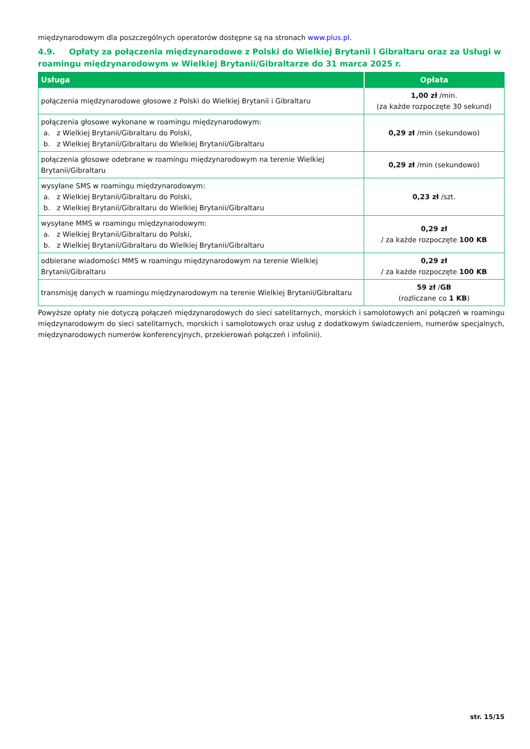międzynarodowym dla poszczególnych operatorów dostępne są na stronach www.plus.pl.
4.9. Opłaty za połączenia międzynarodowe z Polski do Wielkiej Brytanii i Gibraltaru oraz za Usługi w roamingu międzynarodowym w Wielkiej Brytanii/Gibraltarze do 31 marca 2025 r.
| Usługa | Opłata |
| --- | --- |
| połączenia międzynarodowe głosowe z Polski do Wielkiej Brytanii i Gibraltaru | 1,00 zł /min. (za każde rozpoczęte 30 sekund) |
| połączenia głosowe wykonane w roamingu międzynarodowym: a. z Wielkiej Brytanii/Gibraltaru do Polski, b. z Wielkiej Brytanii/Gibraltaru do Wielkiej Brytanii/Gibraltaru | 0,29 zł /min (sekundowo) |
| połączenia głosowe odebrane w roamingu międzynarodowym na terenie Wielkiej Brytanii/Gibraltaru | 0,29 zł /min (sekundowo) |
| wysyłane SMS w roamingu międzynarodowym: a. z Wielkiej Brytanii/Gibraltaru do Polski, b. z Wielkiej Brytanii/Gibraltaru do Wielkiej Brytanii/Gibraltaru | 0,23 zł /szt. |
| wysyłane MMS w roamingu międzynarodowym: a. z Wielkiej Brytanii/Gibraltaru do Polski, b. z Wielkiej Brytanii/Gibraltaru do Wielkiej Brytanii/Gibraltaru | 0,29 zł / za każde rozpoczęte 100 KB |
| odbierane wiadomości MMS w roamingu międzynarodowym na terenie Wielkiej Brytanii/Gibraltaru | 0,29 zł / za każde rozpoczęte 100 KB |
| transmisję danych w roamingu międzynarodowym na terenie Wielkiej Brytanii/Gibraltaru | 59 zł / GB (rozliczane co 1 KB ) |
Powyższe opłaty nie dotyczą połączeń międzynarodowych do sieci satelitarnych, morskich i samolotowych ani połączeń w roamingu międzynarodowym do sieci satelitarnych, morskich i samolotowych oraz usług z dodatkowym świadczeniem, numerów specjalnych, międzynarodowych numerów konferencyjnych, przekierowań połączeń i infolinii).
str. 15/15